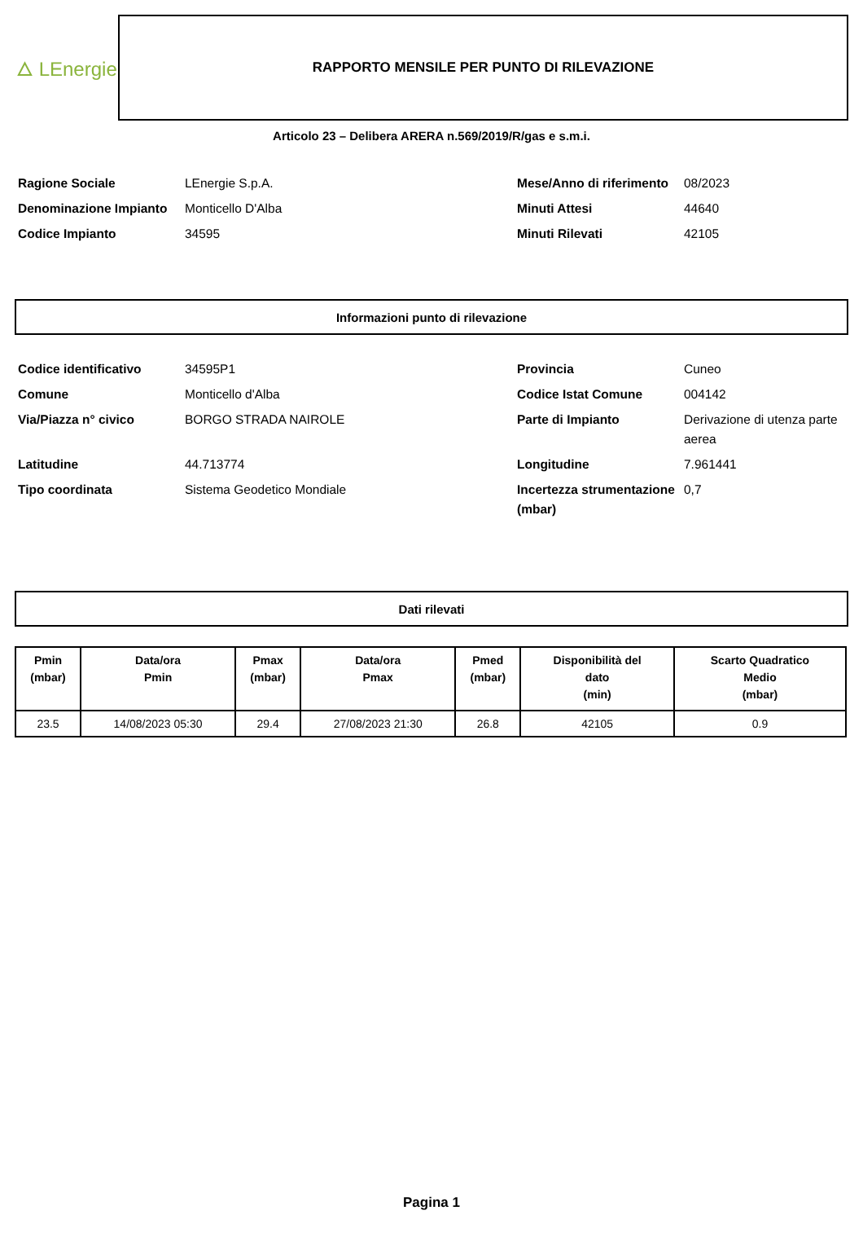🜂 LEnergie
RAPPORTO MENSILE PER PUNTO DI RILEVAZIONE
Articolo 23 – Delibera ARERA n.569/2019/R/gas e s.m.i.
Ragione Sociale LEnergie S.p.A. Mese/Anno di riferimento 08/2023 Denominazione Impianto Monticello D'Alba Minuti Attesi 44640 Codice Impianto 34595 Minuti Rilevati 42105
Informazioni punto di rilevazione
Codice identificativo 34595P1 Provincia Cuneo Comune Monticello d'Alba Codice Istat Comune 004142 Via/Piazza n° civico BORGO STRADA NAIROLE Parte di Impianto Derivazione di utenza parte aerea Latitudine 44.713774 Longitudine 7.961441 Tipo coordinata Sistema Geodetico Mondiale Incertezza strumentazione (mbar) 0,7
Dati rilevati
| Pmin (mbar) | Data/ora Pmin | Pmax (mbar) | Data/ora Pmax | Pmed (mbar) | Disponibilità del dato (min) | Scarto Quadratico Medio (mbar) |
| --- | --- | --- | --- | --- | --- | --- |
| 23.5 | 14/08/2023 05:30 | 29.4 | 27/08/2023 21:30 | 26.8 | 42105 | 0.9 |
Pagina 1